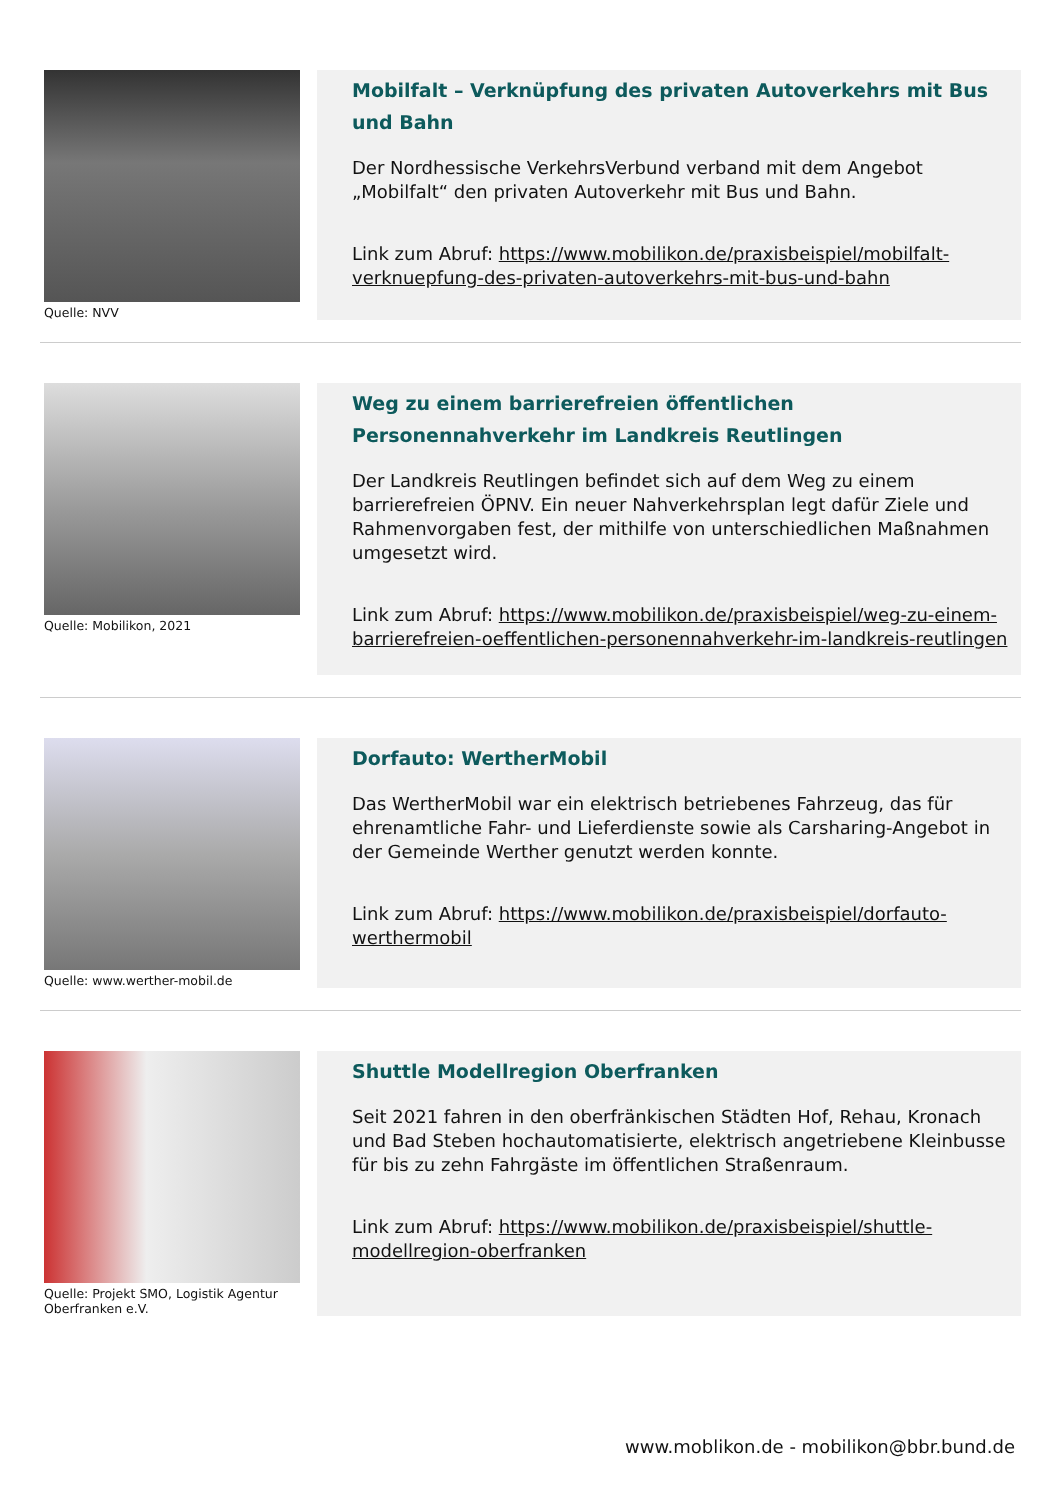Quelle: NVV
Mobilfalt – Verknüpfung des privaten Autoverkehrs mit Bus und Bahn
Der Nordhessische VerkehrsVerbund verband mit dem Angebot „Mobilfalt“ den privaten Autoverkehr mit Bus und Bahn.
Link zum Abruf: https://www.mobilikon.de/praxisbeispiel/mobilfalt-verknuepfung-des-privaten-autoverkehrs-mit-bus-und-bahn
Quelle: Mobilikon, 2021
Weg zu einem barrierefreien öffentlichen Personennahverkehr im Landkreis Reutlingen
Der Landkreis Reutlingen befindet sich auf dem Weg zu einem barrierefreien ÖPNV. Ein neuer Nahverkehrsplan legt dafür Ziele und Rahmenvorgaben fest, der mithilfe von unterschiedlichen Maßnahmen umgesetzt wird.
Link zum Abruf: https://www.mobilikon.de/praxisbeispiel/weg-zu-einem-barrierefreien-oeffentlichen-personennahverkehr-im-landkreis-reutlingen
Quelle: www.werther-mobil.de
Dorfauto: WertherMobil
Das WertherMobil war ein elektrisch betriebenes Fahrzeug, das für ehrenamtliche Fahr- und Lieferdienste sowie als Carsharing-Angebot in der Gemeinde Werther genutzt werden konnte.
Link zum Abruf: https://www.mobilikon.de/praxisbeispiel/dorfauto-werthermobil
Quelle: Projekt SMO, Logistik Agentur Oberfranken e.V.
Shuttle Modellregion Oberfranken
Seit 2021 fahren in den oberfränkischen Städten Hof, Rehau, Kronach und Bad Steben hochautomatisierte, elektrisch angetriebene Kleinbusse für bis zu zehn Fahrgäste im öffentlichen Straßenraum.
Link zum Abruf: https://www.mobilikon.de/praxisbeispiel/shuttle-modellregion-oberfranken
www.moblikon.de - mobilikon@bbr.bund.de